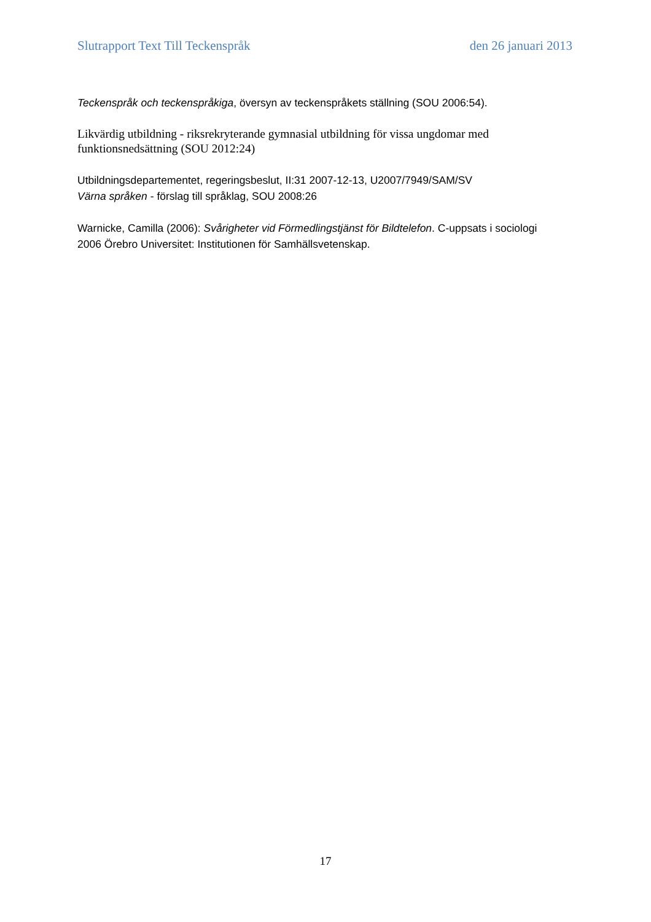Slutrapport Text Till Teckenspråk den 26 januari 2013
Teckenspråk och teckenspråkiga, översyn av teckenspråkets ställning (SOU 2006:54).
Likvärdig utbildning - riksrekryterande gymnasial utbildning för vissa ungdomar med funktionsnedsättning (SOU 2012:24)
Utbildningsdepartementet, regeringsbeslut, II:31 2007-12-13, U2007/7949/SAM/SV
Värna språken - förslag till språklag, SOU 2008:26
Warnicke, Camilla (2006): Svårigheter vid Förmedlingstjänst för Bildtelefon. C-uppsats i sociologi 2006 Örebro Universitet: Institutionen för Samhällsvetenskap.
17